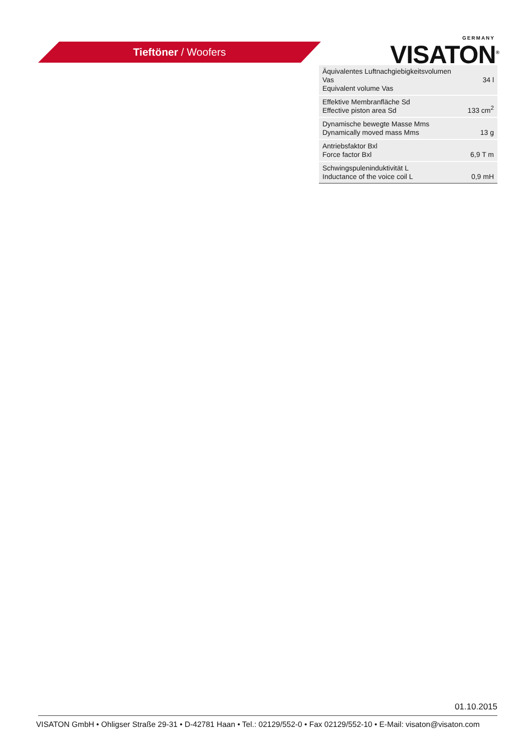Tieftöner / Woofers
GERMANY
VISATON<sup>®</sup>
| Äquivalentes Luftnachgiebigkeitsvolumen Vas Equivalent volume Vas | 34 l |
| Effektive Membranfläche Sd Effective piston area Sd | 133 cm<sup>2</sup> |
| Dynamische bewegte Masse Mms Dynamically moved mass Mms | 13 g |
| Antriebsfaktor Bxl Force factor Bxl | 6,9 T m |
| Schwingspuleninduktivität L Inductance of the voice coil L | 0,9 mH |
01.10.2015
VISATON GmbH • Ohligser Straße 29-31 • D-42781 Haan • Tel.: 02129/552-0 • Fax 02129/552-10 • E-Mail: visaton@visaton.com